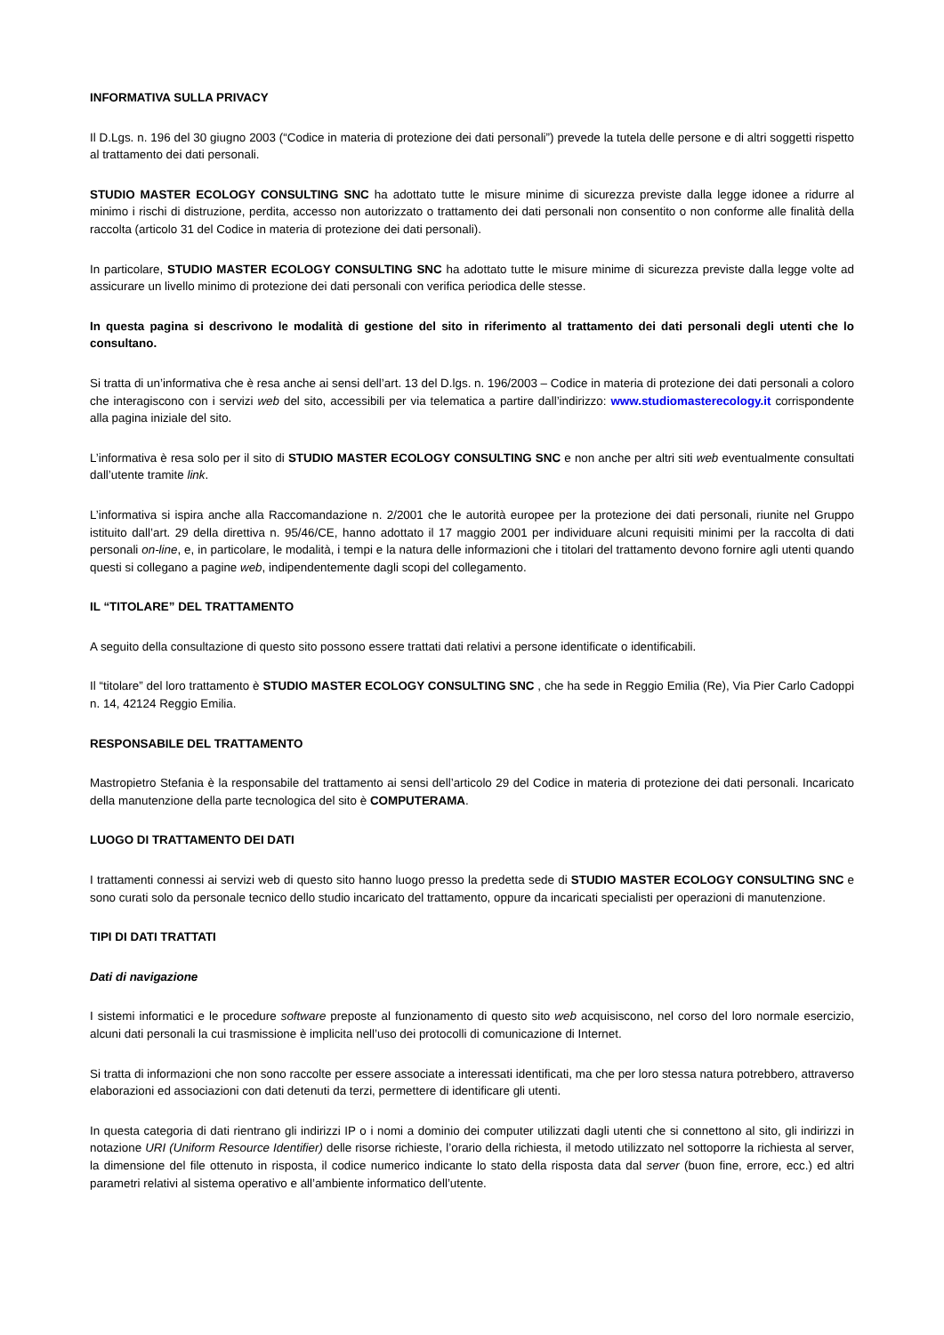INFORMATIVA SULLA PRIVACY
Il D.Lgs. n. 196 del 30 giugno 2003 (“Codice in materia di protezione dei dati personali”) prevede la tutela delle persone e di altri soggetti rispetto al trattamento dei dati personali.
STUDIO MASTER ECOLOGY CONSULTING SNC ha adottato tutte le misure minime di sicurezza previste dalla legge idonee a ridurre al minimo i rischi di distruzione, perdita, accesso non autorizzato o trattamento dei dati personali non consentito o non conforme alle finalità della raccolta (articolo 31 del Codice in materia di protezione dei dati personali).
In particolare, STUDIO MASTER ECOLOGY CONSULTING SNC ha adottato tutte le misure minime di sicurezza previste dalla legge volte ad assicurare un livello minimo di protezione dei dati personali con verifica periodica delle stesse.
In questa pagina si descrivono le modalità di gestione del sito in riferimento al trattamento dei dati personali degli utenti che lo consultano.
Si tratta di un’informativa che è resa anche ai sensi dell’art. 13 del D.lgs. n. 196/2003 – Codice in materia di protezione dei dati personali a coloro che interagiscono con i servizi web del sito, accessibili per via telematica a partire dall’indirizzo: www.studiomasterecology.it corrispondente alla pagina iniziale del sito.
L’informativa è resa solo per il sito di STUDIO MASTER ECOLOGY CONSULTING SNC e non anche per altri siti web eventualmente consultati dall’utente tramite link.
L’informativa si ispira anche alla Raccomandazione n. 2/2001 che le autorità europee per la protezione dei dati personali, riunite nel Gruppo istituito dall’art. 29 della direttiva n. 95/46/CE, hanno adottato il 17 maggio 2001 per individuare alcuni requisiti minimi per la raccolta di dati personali on-line, e, in particolare, le modalità, i tempi e la natura delle informazioni che i titolari del trattamento devono fornire agli utenti quando questi si collegano a pagine web, indipendentemente dagli scopi del collegamento.
IL “TITOLARE” DEL TRATTAMENTO
A seguito della consultazione di questo sito possono essere trattati dati relativi a persone identificate o identificabili.
Il “titolare” del loro trattamento è STUDIO MASTER ECOLOGY CONSULTING SNC , che ha sede in Reggio Emilia (Re), Via Pier Carlo Cadoppi n. 14, 42124 Reggio Emilia.
RESPONSABILE DEL TRATTAMENTO
Mastropietro Stefania è la responsabile del trattamento ai sensi dell’articolo 29 del Codice in materia di protezione dei dati personali. Incaricato della manutenzione della parte tecnologica del sito è COMPUTERAMA.
LUOGO DI TRATTAMENTO DEI DATI
I trattamenti connessi ai servizi web di questo sito hanno luogo presso la predetta sede di STUDIO MASTER ECOLOGY CONSULTING SNC e sono curati solo da personale tecnico dello studio incaricato del trattamento, oppure da incaricati specialisti per operazioni di manutenzione.
TIPI DI DATI TRATTATI
Dati di navigazione
I sistemi informatici e le procedure software preposte al funzionamento di questo sito web acquisiscono, nel corso del loro normale esercizio, alcuni dati personali la cui trasmissione è implicita nell’uso dei protocolli di comunicazione di Internet.
Si tratta di informazioni che non sono raccolte per essere associate a interessati identificati, ma che per loro stessa natura potrebbero, attraverso elaborazioni ed associazioni con dati detenuti da terzi, permettere di identificare gli utenti.
In questa categoria di dati rientrano gli indirizzi IP o i nomi a dominio dei computer utilizzati dagli utenti che si connettono al sito, gli indirizzi in notazione URI (Uniform Resource Identifier) delle risorse richieste, l’orario della richiesta, il metodo utilizzato nel sottoporre la richiesta al server, la dimensione del file ottenuto in risposta, il codice numerico indicante lo stato della risposta data dal server (buon fine, errore, ecc.) ed altri parametri relativi al sistema operativo e all’ambiente informatico dell’utente.